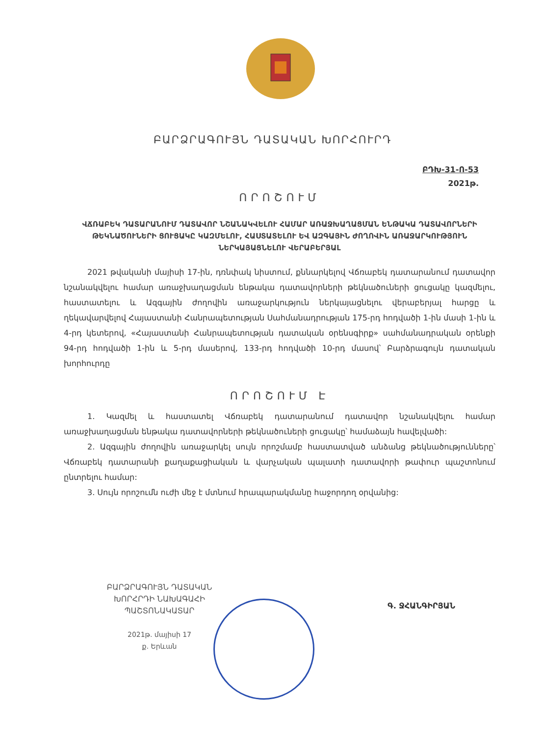ԲԱՐՁՐԱԳՈՒՅՆ ԴԱՏԱԿԱՆ ԽՈՐՀՈՒՐԴ
ԲԴԽ-31-Ո-53
2021թ.
ՈՐՈՇՈՒՄ
ՎՃՌԱԲԵԿ ԴԱՏԱՐԱՆՈՒՄ ԴԱՏԱՎՈՐ ՆՇԱՆԱԿՎԵԼՈՒ ՀԱՄԱՐ ԱՌԱՋԽԱՂԱՑՄԱՆ ԵՆԹԱԿԱ ԴԱՏԱՎՈՐՆԵՐԻ ԹԵԿՆԱԾՈՒՆԵՐԻ ՑՈՒՑԱԿԸ ԿԱԶՄԵԼՈՒ, ՀԱՍՏԱՏԵԼՈՒ ԵՎ ԱԶԳԱՅԻՆ ԺՈՂՈՎԻՆ ԱՌԱՋԱՐԿՈՒԹՅՈՒՆ ՆԵՐԿԱՅԱՑՆԵԼՈՒ ՎԵՐԱԲԵՐՅԱԼ
2021 թվականի մայիսի 17-ին, դռնփակ նիստում, քննարկելով Վճռաբեկ դատարանում դատավոր նշանակվելու համար առաջխաղացման ենթակա դատավորների թեկնածուների ցուցակը կազմելու, հաստատելու և Ազգային ժողովին առաջարկություն ներկայացնելու վերաբերյալ հարցը և ղեկավարվելով Հայաստանի Հանրապետության Սահմանադրության 175-րդ հոդվածի 1-ին մասի 1-ին և 4-րդ կետերով, «Հայաստանի Հանրապետության դատական օրենսգիրք» սահմանադրական օրենքի 94-րդ հոդվածի 1-ին և 5-րդ մասերով, 133-րդ հոդվածի 10-րդ մասով՝ Բարձրագույն դատական խորհուրդը
ՈՐՈՇՈՒՄ Է
1. Կազմել և հաստատել Վճռաբեկ դատարանում դատավոր նշանակվելու համար առաջխաղացման ենթակա դատավորների թեկնածուների ցուցակը՝ համաձայն հավելվածի:
2. Ազգային ժողովին առաջարկել սույն որոշմամբ հաստատված անձանց թեկնածությունները՝ Վճռաբեկ դատարանի քաղաքացիական և վարչական պալատի դատավորի թափուր պաշտոնում ընտրելու համար:
3. Սույն որոշումն ուժի մեջ է մտնում հրապարակմանը հաջորդող օրվանից:
ԲԱՐՁՐԱԳՈՒՅՆ ԴԱՏԱԿԱՆ
ԽՈՐՀՐԴԻ ՆԱԽԱԳԱՀԻ
ՊԱՇՏՈՆԱԿԱՏԱՐ
2021թ. մայիսի 17
ք. Երևան
Գ. ՋՀԱՆԳԻՐՅԱՆ